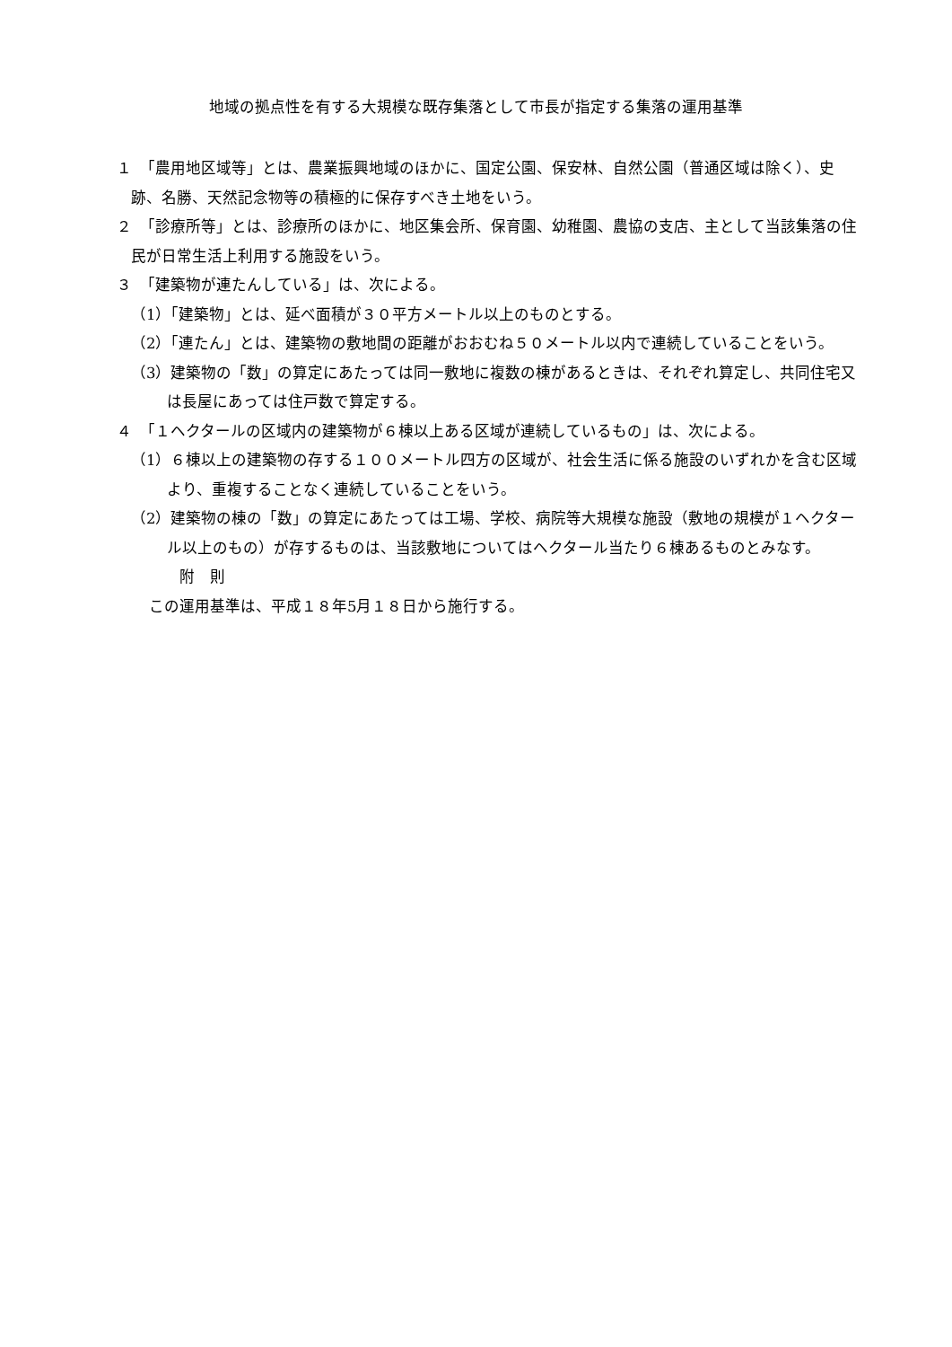地域の拠点性を有する大規模な既存集落として市長が指定する集落の運用基準
１　「農用地区域等」とは、農業振興地域のほかに、国定公園、保安林、自然公園（普通区域は除く）、史跡、名勝、天然記念物等の積極的に保存すべき土地をいう。
２　「診療所等」とは、診療所のほかに、地区集会所、保育園、幼稚園、農協の支店、主として当該集落の住民が日常生活上利用する施設をいう。
３　「建築物が連たんしている」は、次による。
（1）「建築物」とは、延べ面積が３０平方メートル以上のものとする。
（2）「連たん」とは、建築物の敷地間の距離がおおむね５０メートル以内で連続していることをいう。
（3）建築物の「数」の算定にあたっては同一敷地に複数の棟があるときは、それぞれ算定し、共同住宅又は長屋にあっては住戸数で算定する。
４　「１ヘクタールの区域内の建築物が６棟以上ある区域が連続しているもの」は、次による。
（1）６棟以上の建築物の存する１００メートル四方の区域が、社会生活に係る施設のいずれかを含む区域より、重複することなく連続していることをいう。
（2）建築物の棟の「数」の算定にあたっては工場、学校、病院等大規模な施設（敷地の規模が１ヘクタール以上のもの）が存するものは、当該敷地についてはヘクタール当たり６棟あるものとみなす。
附　則
この運用基準は、平成１８年5月１８日から施行する。